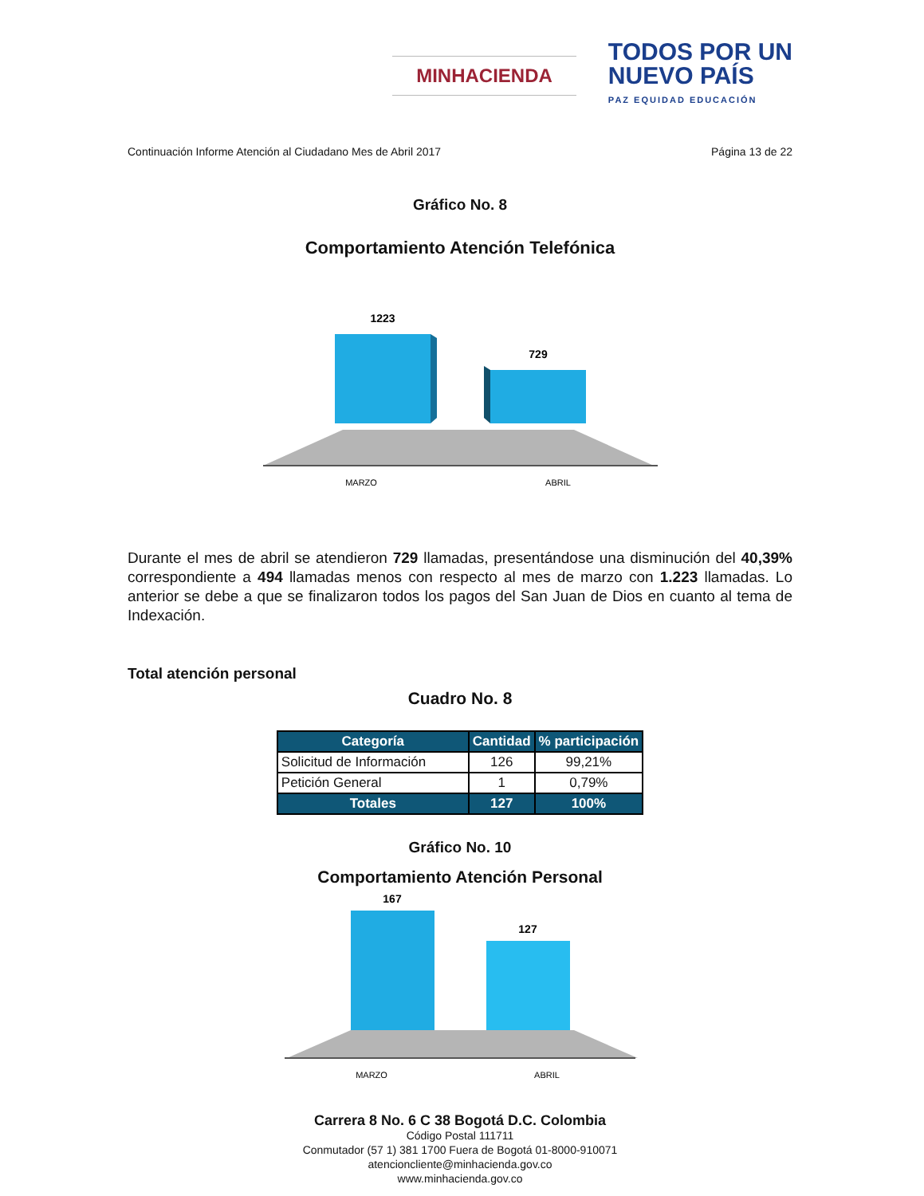MINHACIENDA
TODOS POR UN
NUEVO PAÍS
PAZ EQUIDAD EDUCACIÓN
Continuación Informe Atención al Ciudadano Mes de Abril 2017 Página 13 de 22
Gráfico No. 8
Comportamiento Atención Telefónica
1223
729
MARZO
ABRIL
Durante el mes de abril se atendieron 729 llamadas, presentándose una disminución del 40,39% correspondiente a 494 llamadas menos con respecto al mes de marzo con 1.223 llamadas. Lo anterior se debe a que se finalizaron todos los pagos del San Juan de Dios en cuanto al tema de Indexación.
Total atención personal
Cuadro No. 8
| Categoría | Cantidad | % participación |
| --- | --- | --- |
| Solicitud de Información | 126 | 99,21% |
| Petición General | 1 | 0,79% |
| Totales | 127 | 100% |
Gráfico No. 10
Comportamiento Atención Personal
167
127
MARZO
ABRIL
Carrera 8 No. 6 C 38 Bogotá D.C. Colombia
Código Postal 111711
Conmutador (57 1) 381 1700 Fuera de Bogotá 01-8000-910071
atencioncliente@minhacienda.gov.co
www.minhacienda.gov.co